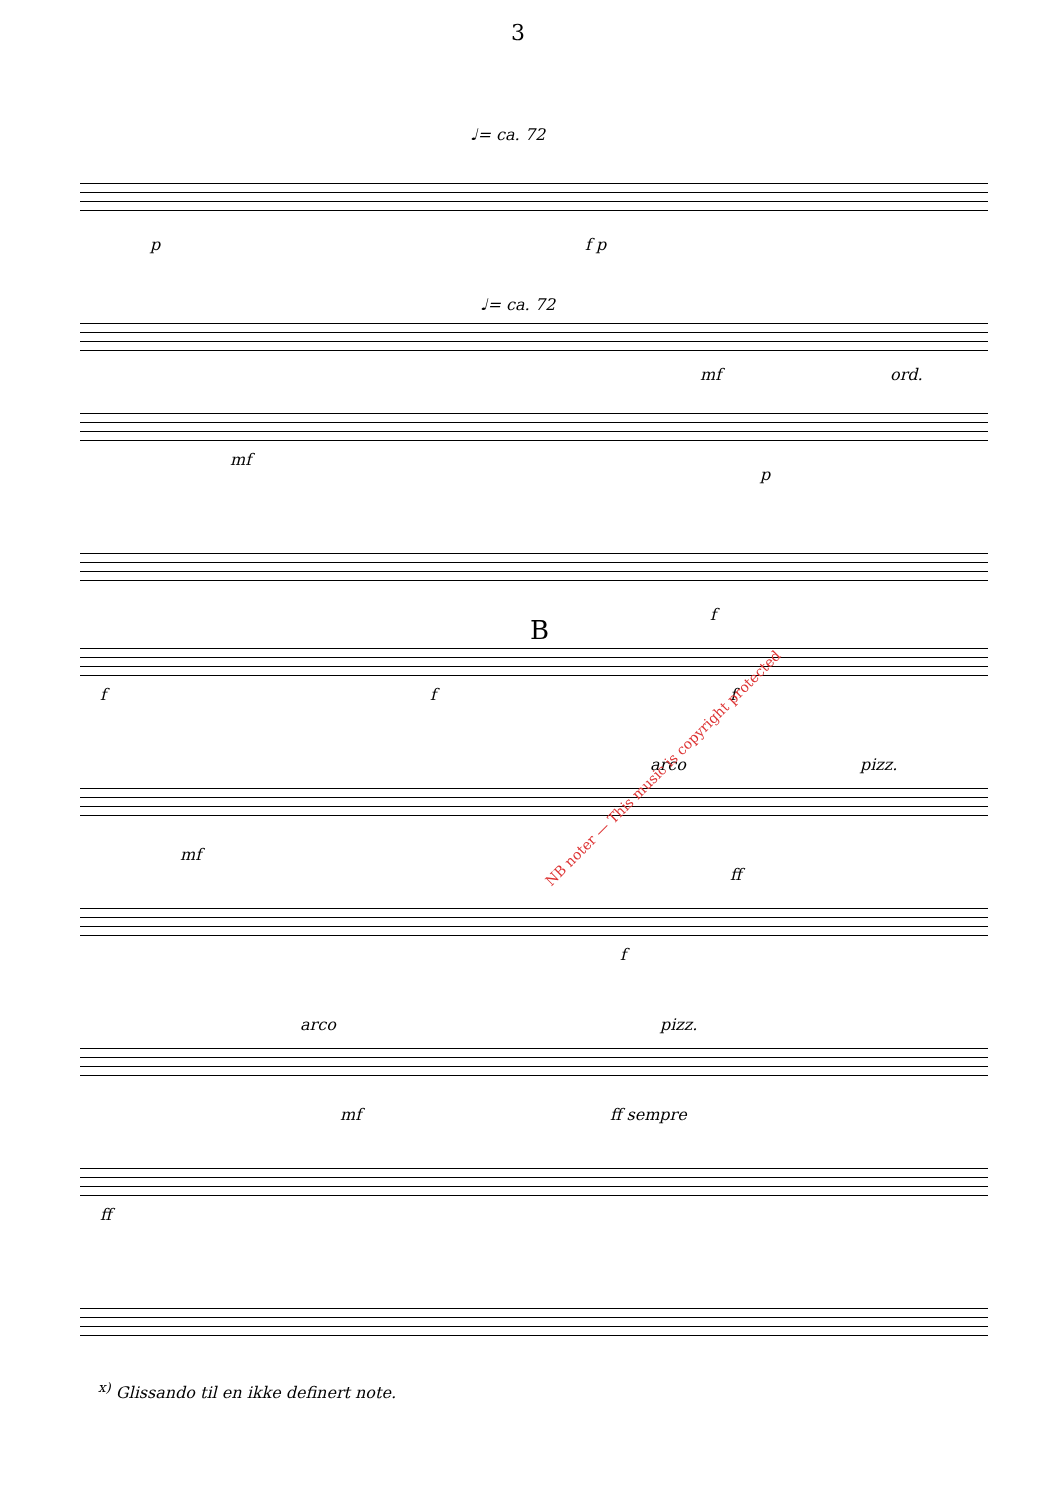3
♩= ca. 72
p f p
♩= ca. 72
mf
ord.
mf
p
f
B
f f f
arco pizz.
mf
ff
f
arco pizz.
mf ff sempre
ff
<sup>x)</sup> Glissando til en ikke definert note.
NB noter — This music is copyright protected